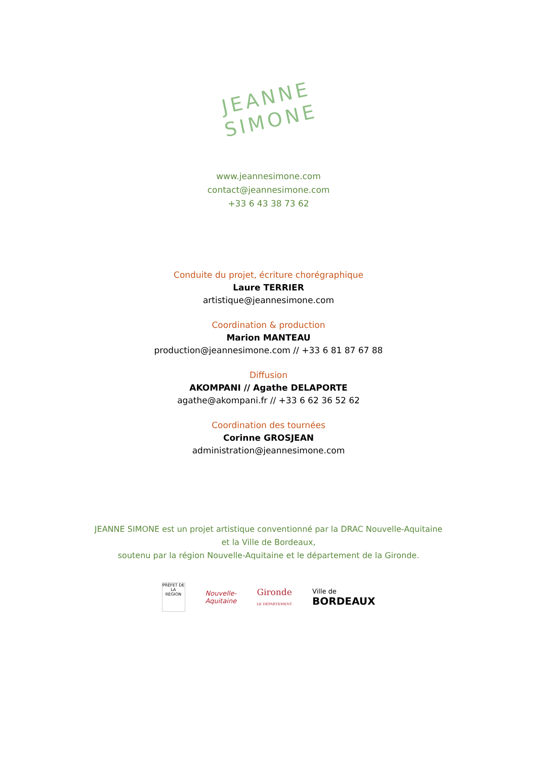JEANNE
SIMONE
www.jeannesimone.com
contact@jeannesimone.com
+33 6 43 38 73 62
Conduite du projet, écriture chorégraphique
Laure TERRIER
artistique@jeannesimone.com
Coordination & production
Marion MANTEAU
production@jeannesimone.com // +33 6 81 87 67 88
Diffusion
AKOMPANI // Agathe DELAPORTE
agathe@akompani.fr // +33 6 62 36 52 62
Coordination des tournées
Corinne GROSJEAN
administration@jeannesimone.com
JEANNE SIMONE est un projet artistique conventionné par la DRAC Nouvelle-Aquitaine
et la Ville de Bordeaux,
soutenu par la région Nouvelle-Aquitaine et le département de la Gironde.
PRÉFET DE LA RÉGION
Nouvelle-
Aquitaine
Gironde
LE DÉPARTEMENT
Ville de
BORDEAUX